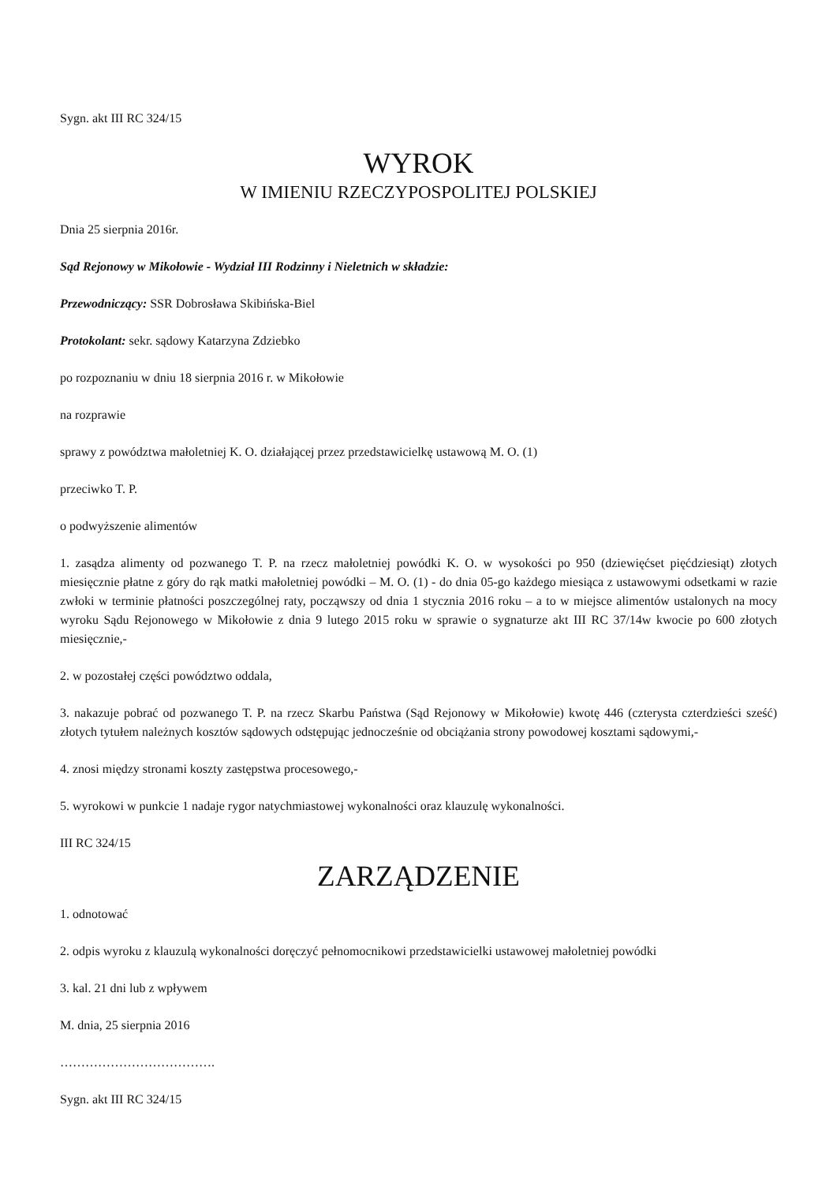Sygn. akt III RC 324/15
WYROK
W IMIENIU RZECZYPOSPOLITEJ POLSKIEJ
Dnia 25 sierpnia 2016r.
Sąd Rejonowy w Mikołowie - Wydział III Rodzinny i Nieletnich w składzie:
Przewodniczący: SSR Dobrosława Skibińska-Biel
Protokolant: sekr. sądowy Katarzyna Zdziebko
po rozpoznaniu w dniu 18 sierpnia 2016 r. w Mikołowie
na rozprawie
sprawy z powództwa małoletniej K. O. działającej przez przedstawicielkę ustawową M. O. (1)
przeciwko T. P.
o podwyższenie alimentów
1. zasądza alimenty od pozwanego T. P. na rzecz małoletniej powódki K. O. w wysokości po 950 (dziewięćset pięćdziesiąt) złotych miesięcznie płatne z góry do rąk matki małoletniej powódki – M. O. (1) - do dnia 05-go każdego miesiąca z ustawowymi odsetkami w razie zwłoki w terminie płatności poszczególnej raty, począwszy od dnia 1 stycznia 2016 roku – a to w miejsce alimentów ustalonych na mocy wyroku Sądu Rejonowego w Mikołowie z dnia 9 lutego 2015 roku w sprawie o sygnaturze akt III RC 37/14w kwocie po 600 złotych miesięcznie,-
2. w pozostałej części powództwo oddala,
3. nakazuje pobrać od pozwanego T. P. na rzecz Skarbu Państwa (Sąd Rejonowy w Mikołowie) kwotę 446 (czterysta czterdzieści sześć) złotych tytułem należnych kosztów sądowych odstępując jednocześnie od obciążania strony powodowej kosztami sądowymi,-
4. znosi między stronami koszty zastępstwa procesowego,-
5. wyrokowi w punkcie 1 nadaje rygor natychmiastowej wykonalności oraz klauzulę wykonalności.
III RC 324/15
ZARZĄDZENIE
1. odnotować
2. odpis wyroku z klauzulą wykonalności doręczyć pełnomocnikowi przedstawicielki ustawowej małoletniej powódki
3. kal. 21 dni lub z wpływem
M. dnia, 25 sierpnia 2016
……………………………….
Sygn. akt III RC 324/15